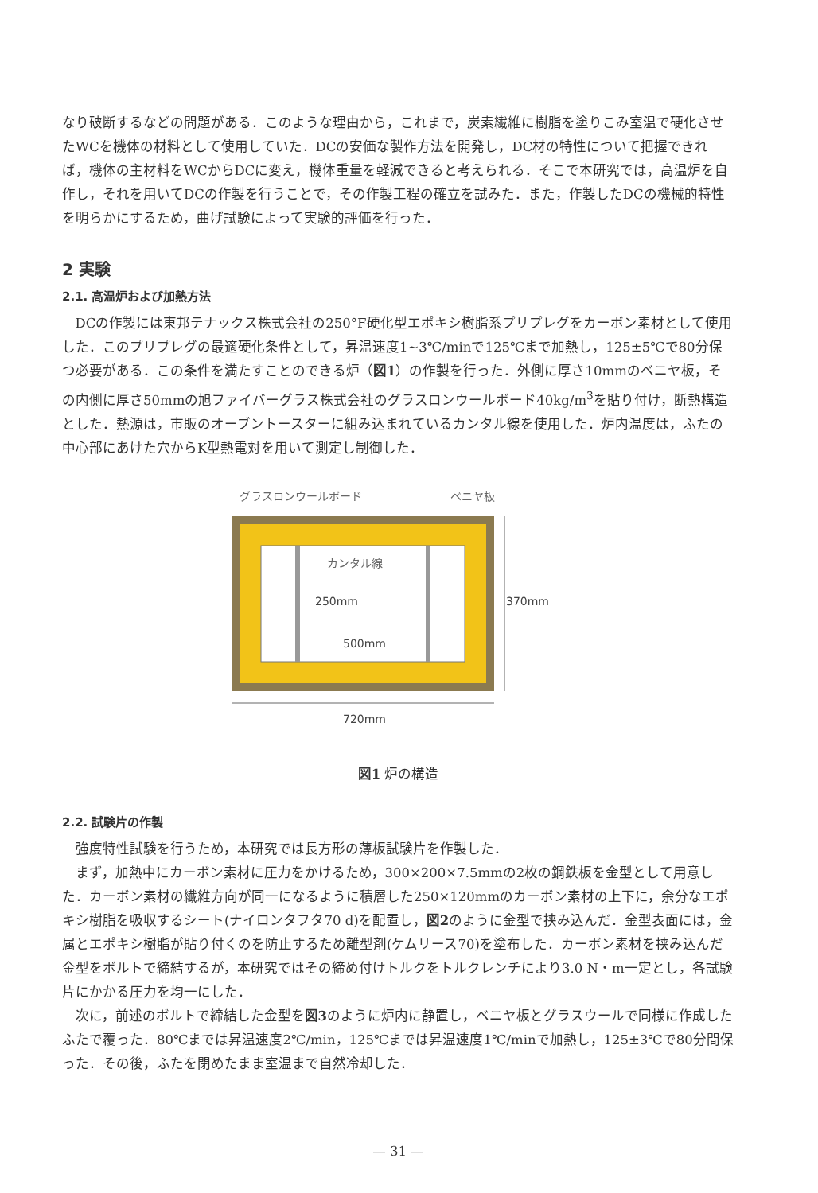なり破断するなどの問題がある．このような理由から，これまで，炭素繊維に樹脂を塗りこみ室温で硬化させたWCを機体の材料として使用していた．DCの安価な製作方法を開発し，DC材の特性について把握できれば，機体の主材料をWCからDCに変え，機体重量を軽減できると考えられる．そこで本研究では，高温炉を自作し，それを用いてDCの作製を行うことで，その作製工程の確立を試みた．また，作製したDCの機械的特性を明らかにするため，曲げ試験によって実験的評価を行った．
2 実験
2.1. 高温炉および加熱方法
DCの作製には東邦テナックス株式会社の250°F硬化型エポキシ樹脂系プリプレグをカーボン素材として使用した．このプリプレグの最適硬化条件として，昇温速度1~3℃/minで125℃まで加熱し，125±5℃で80分保つ必要がある．この条件を満たすことのできる炉（図1）の作製を行った．外側に厚さ10mmのベニヤ板，その内側に厚さ50mmの旭ファイバーグラス株式会社のグラスロンウールボード40kg/m<sup>3</sup>を貼り付け，断熱構造とした．熱源は，市販のオーブントースターに組み込まれているカンタル線を使用した．炉内温度は，ふたの中心部にあけた穴からK型熱電対を用いて測定し制御した．
グラスロンウールボード
ベニヤ板
カンタル線
250mm
500mm
370mm
720mm
図1 炉の構造
2.2. 試験片の作製
強度特性試験を行うため，本研究では長方形の薄板試験片を作製した．
まず，加熱中にカーボン素材に圧力をかけるため，300×200×7.5mmの2枚の鋼鉄板を金型として用意した．カーボン素材の繊維方向が同一になるように積層した250×120mmのカーボン素材の上下に，余分なエポキシ樹脂を吸収するシート(ナイロンタフタ70 d)を配置し，図2のように金型で挟み込んだ．金型表面には，金属とエポキシ樹脂が貼り付くのを防止するため離型剤(ケムリース70)を塗布した．カーボン素材を挟み込んだ金型をボルトで締結するが，本研究ではその締め付けトルクをトルクレンチにより3.0 N・m一定とし，各試験片にかかる圧力を均一にした．
次に，前述のボルトで締結した金型を図3のように炉内に静置し，ベニヤ板とグラスウールで同様に作成したふたで覆った．80℃までは昇温速度2℃/min，125℃までは昇温速度1℃/minで加熱し，125±3℃で80分間保った．その後，ふたを閉めたまま室温まで自然冷却した．
— 31 —